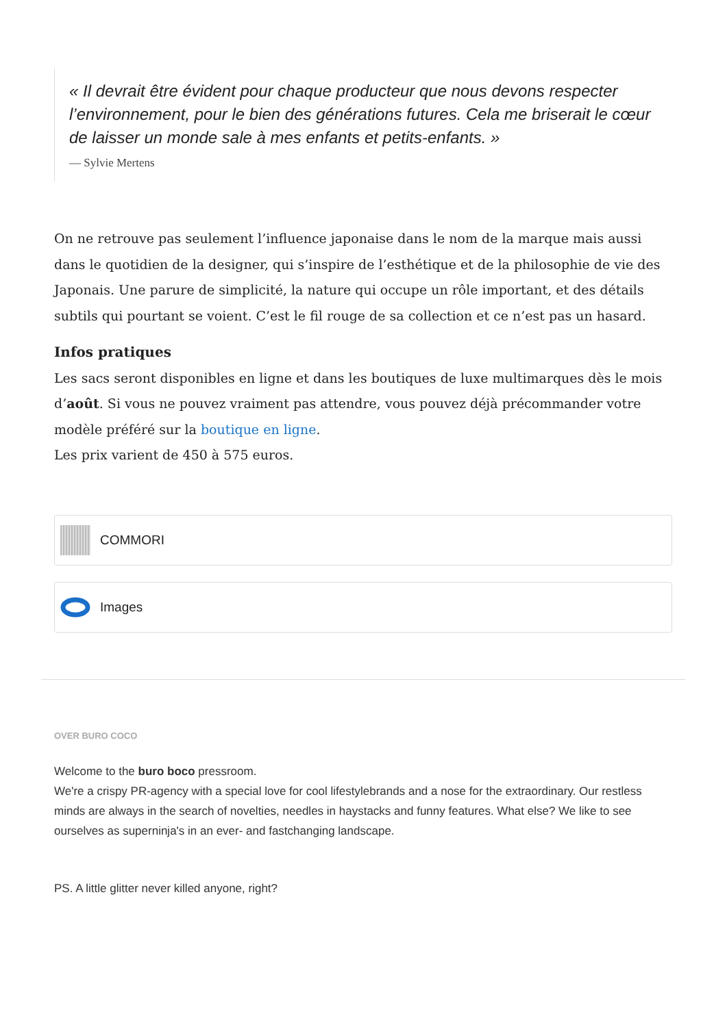« Il devrait être évident pour chaque producteur que nous devons respecter l’environnement, pour le bien des générations futures. Cela me briserait le cœur de laisser un monde sale à mes enfants et petits-enfants. »
— Sylvie Mertens
On ne retrouve pas seulement l’influence japonaise dans le nom de la marque mais aussi dans le quotidien de la designer, qui s’inspire de l’esthétique et de la philosophie de vie des Japonais. Une parure de simplicité, la nature qui occupe un rôle important, et des détails subtils qui pourtant se voient. C’est le fil rouge de sa collection et ce n’est pas un hasard.
Infos pratiques
Les sacs seront disponibles en ligne et dans les boutiques de luxe multimarques dès le mois d’août. Si vous ne pouvez vraiment pas attendre, vous pouvez déjà précommander votre modèle préféré sur la boutique en ligne.
Les prix varient de 450 à 575 euros.
COMMORI
Images
OVER BURO COCO
Welcome to the buro boco pressroom.
We're a crispy PR-agency with a special love for cool lifestylebrands and a nose for the extraordinary. Our restless minds are always in the search of novelties, needles in haystacks and funny features. What else? We like to see ourselves as superninja's in an ever- and fastchanging landscape.
PS. A little glitter never killed anyone, right?